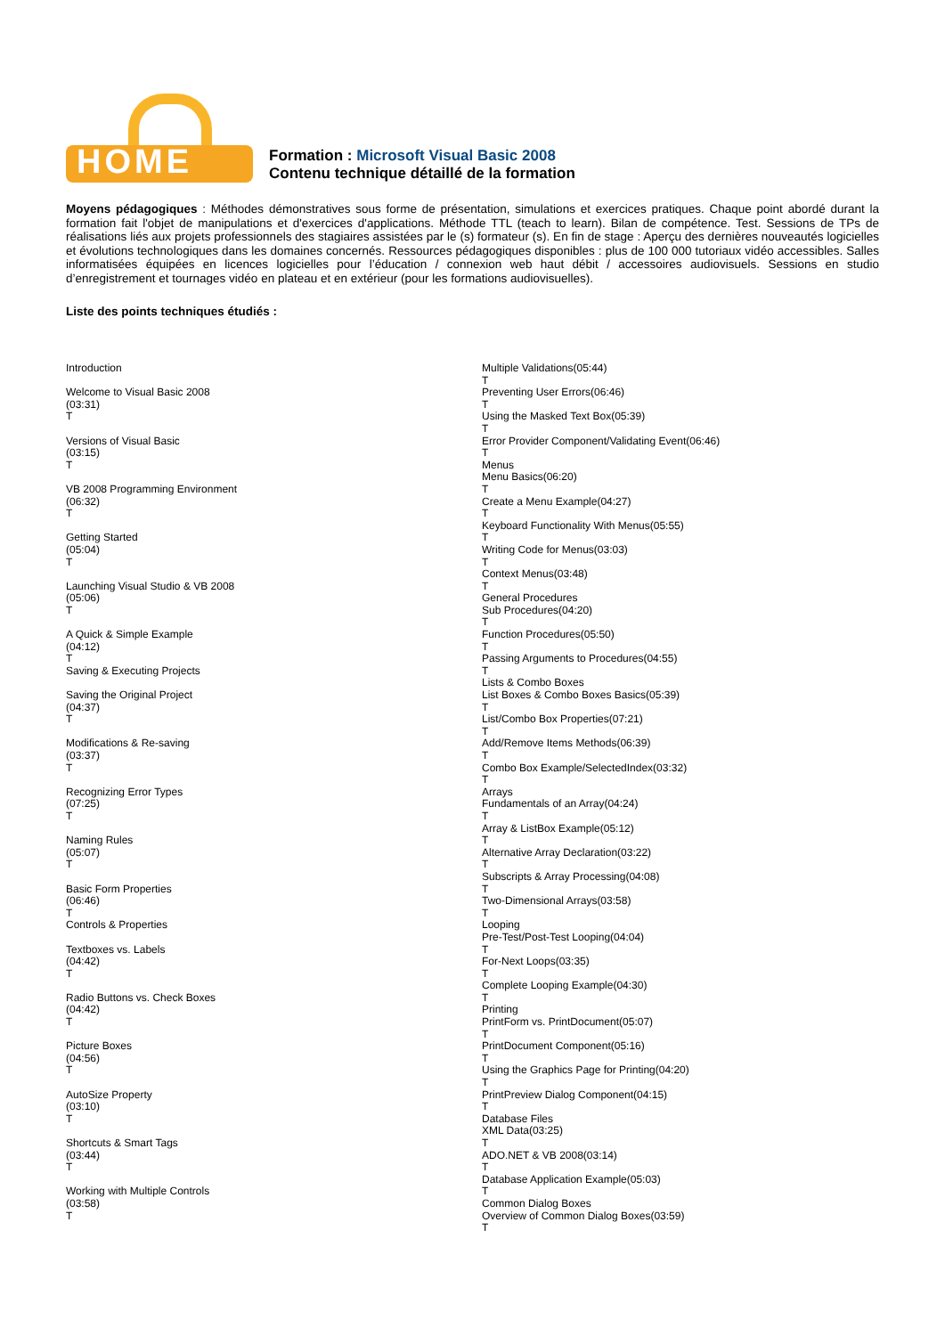HOME
Formation : Microsoft Visual Basic 2008
Contenu technique détaillé de la formation
Moyens pédagogiques : Méthodes démonstratives sous forme de présentation, simulations et exercices pratiques. Chaque point abordé durant la formation fait l'objet de manipulations et d'exercices d'applications. Méthode TTL (teach to learn). Bilan de compétence. Test. Sessions de TPs de réalisations liés aux projets professionnels des stagiaires assistées par le (s) formateur (s). En fin de stage : Aperçu des dernières nouveautés logicielles et évolutions technologiques dans les domaines concernés. Ressources pédagogiques disponibles : plus de 100 000 tutoriaux vidéo accessibles. Salles informatisées équipées en licences logicielles pour l’éducation / connexion web haut débit / accessoires audiovisuels. Sessions en studio d’enregistrement et tournages vidéo en plateau et en extérieur (pour les formations audiovisuelles).
Liste des points techniques étudiés :
Introduction
Welcome to Visual Basic 2008
(03:31)
T
Versions of Visual Basic
(03:15)
T
VB 2008 Programming Environment
(06:32)
T
Getting Started
(05:04)
T
Launching Visual Studio & VB 2008
(05:06)
T
A Quick & Simple Example
(04:12)
T
Saving & Executing Projects
Saving the Original Project
(04:37)
T
Modifications & Re-saving
(03:37)
T
Recognizing Error Types
(07:25)
T
Naming Rules
(05:07)
T
Basic Form Properties
(06:46)
T
Controls & Properties
Textboxes vs. Labels
(04:42)
T
Radio Buttons vs. Check Boxes
(04:42)
T
Picture Boxes
(04:56)
T
AutoSize Property
(03:10)
T
Shortcuts & Smart Tags
(03:44)
T
Working with Multiple Controls
(03:58)
T
Multiple Validations(05:44)
T
Preventing User Errors(06:46)
T
Using the Masked Text Box(05:39)
T
Error Provider Component/Validating Event(06:46)
T
Menus
Menu Basics(06:20)
T
Create a Menu Example(04:27)
T
Keyboard Functionality With Menus(05:55)
T
Writing Code for Menus(03:03)
T
Context Menus(03:48)
T
General Procedures
Sub Procedures(04:20)
T
Function Procedures(05:50)
T
Passing Arguments to Procedures(04:55)
T
Lists & Combo Boxes
List Boxes & Combo Boxes Basics(05:39)
T
List/Combo Box Properties(07:21)
T
Add/Remove Items Methods(06:39)
T
Combo Box Example/SelectedIndex(03:32)
T
Arrays
Fundamentals of an Array(04:24)
T
Array & ListBox Example(05:12)
T
Alternative Array Declaration(03:22)
T
Subscripts & Array Processing(04:08)
T
Two-Dimensional Arrays(03:58)
T
Looping
Pre-Test/Post-Test Looping(04:04)
T
For-Next Loops(03:35)
T
Complete Looping Example(04:30)
T
Printing
PrintForm vs. PrintDocument(05:07)
T
PrintDocument Component(05:16)
T
Using the Graphics Page for Printing(04:20)
T
PrintPreview Dialog Component(04:15)
T
Database Files
XML Data(03:25)
T
ADO.NET & VB 2008(03:14)
T
Database Application Example(05:03)
T
Common Dialog Boxes
Overview of Common Dialog Boxes(03:59)
T